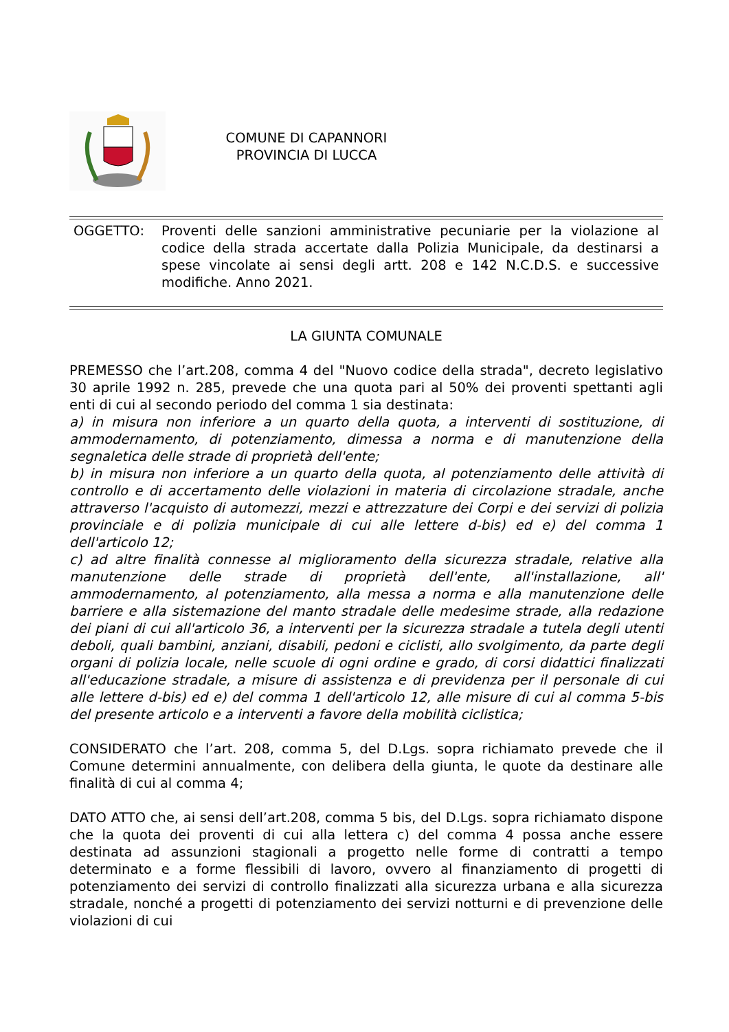COMUNE DI CAPANNORI
PROVINCIA DI LUCCA
OGGETTO: Proventi delle sanzioni amministrative pecuniarie per la violazione al codice della strada accertate dalla Polizia Municipale, da destinarsi a spese vincolate ai sensi degli artt. 208 e 142 N.C.D.S. e successive modifiche. Anno 2021.
LA GIUNTA COMUNALE
PREMESSO che l’art.208, comma 4 del "Nuovo codice della strada", decreto legislativo 30 aprile 1992 n. 285, prevede che una quota pari al 50% dei proventi spettanti agli enti di cui al secondo periodo del comma 1 sia destinata:
a) in misura non inferiore a un quarto della quota, a interventi di sostituzione, di ammodernamento, di potenziamento, dimessa a norma e di manutenzione della segnaletica delle strade di proprietà dell'ente;
b) in misura non inferiore a un quarto della quota, al potenziamento delle attività di controllo e di accertamento delle violazioni in materia di circolazione stradale, anche attraverso l'acquisto di automezzi, mezzi e attrezzature dei Corpi e dei servizi di polizia provinciale e di polizia municipale di cui alle lettere d-bis) ed e) del comma 1 dell'articolo 12;
c) ad altre finalità connesse al miglioramento della sicurezza stradale, relative alla manutenzione delle strade di proprietà dell'ente, all'installazione, all' ammodernamento, al potenziamento, alla messa a norma e alla manutenzione delle barriere e alla sistemazione del manto stradale delle medesime strade, alla redazione dei piani di cui all'articolo 36, a interventi per la sicurezza stradale a tutela degli utenti deboli, quali bambini, anziani, disabili, pedoni e ciclisti, allo svolgimento, da parte degli organi di polizia locale, nelle scuole di ogni ordine e grado, di corsi didattici finalizzati all'educazione stradale, a misure di assistenza e di previdenza per il personale di cui alle lettere d-bis) ed e) del comma 1 dell'articolo 12, alle misure di cui al comma 5-bis del presente articolo e a interventi a favore della mobilità ciclistica;
CONSIDERATO che l’art. 208, comma 5, del D.Lgs. sopra richiamato prevede che il Comune determini annualmente, con delibera della giunta, le quote da destinare alle finalità di cui al comma 4;
DATO ATTO che, ai sensi dell’art.208, comma 5 bis, del D.Lgs. sopra richiamato dispone che la quota dei proventi di cui alla lettera c) del comma 4 possa anche essere destinata ad assunzioni stagionali a progetto nelle forme di contratti a tempo determinato e a forme flessibili di lavoro, ovvero al finanziamento di progetti di potenziamento dei servizi di controllo finalizzati alla sicurezza urbana e alla sicurezza stradale, nonché a progetti di potenziamento dei servizi notturni e di prevenzione delle violazioni di cui